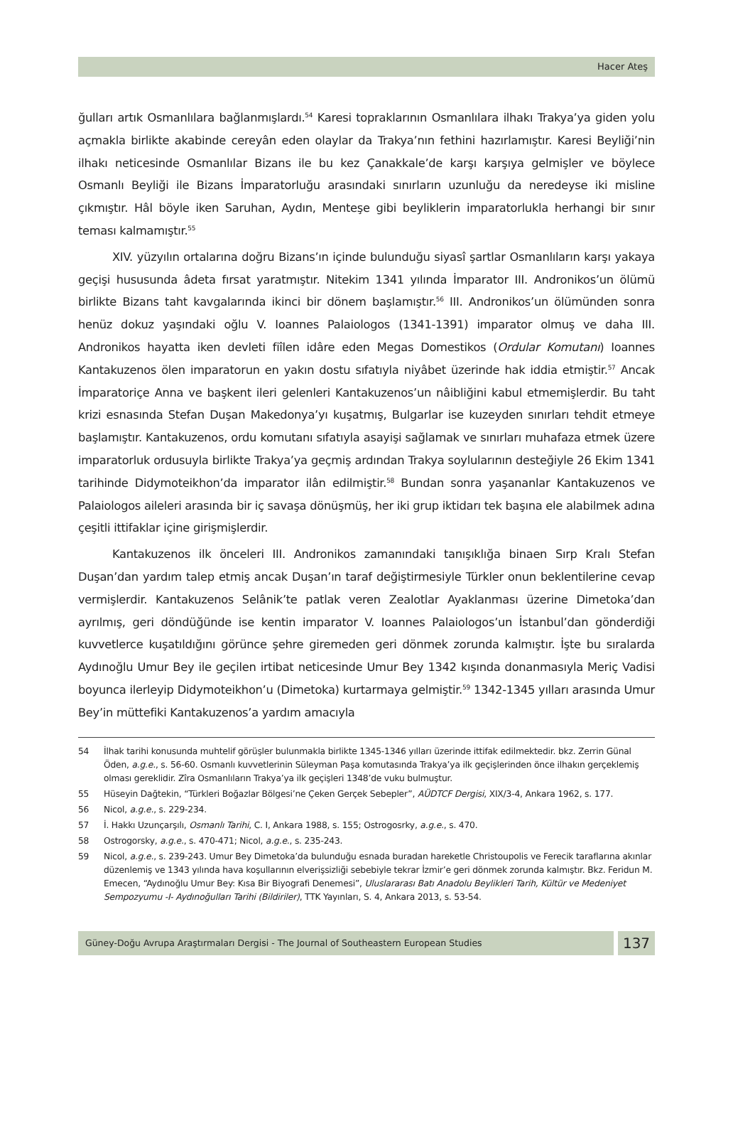Hacer Ateş
ğulları artık Osmanlılara bağlanmışlardı.<sup>54</sup> Karesi topraklarının Osmanlılara ilhakı Trakya’ya giden yolu açmakla birlikte akabinde cereyân eden olaylar da Trakya’nın fethini hazırlamıştır. Karesi Beyliği’nin ilhakı neticesinde Osmanlılar Bizans ile bu kez Çanakkale’de karşı karşıya gelmişler ve böylece Osmanlı Beyliği ile Bizans İmparatorluğu arasındaki sınırların uzunluğu da neredeyse iki misline çıkmıştır. Hâl böyle iken Saruhan, Aydın, Menteşe gibi beyliklerin imparatorlukla herhangi bir sınır teması kalmamıştır.<sup>55</sup>
XIV. yüzyılın ortalarına doğru Bizans’ın içinde bulunduğu siyasî şartlar Osmanlıların karşı yakaya geçişi hususunda âdeta fırsat yaratmıştır. Nitekim 1341 yılında İmparator III. Andronikos’un ölümü birlikte Bizans taht kavgalarında ikinci bir dönem başlamıştır.<sup>56</sup> III. Andronikos’un ölümünden sonra henüz dokuz yaşındaki oğlu V. Ioannes Palaiologos (1341-1391) imparator olmuş ve daha III. Andronikos hayatta iken devleti fiîlen idâre eden Megas Domestikos (Ordular Komutanı) Ioannes Kantakuzenos ölen imparatorun en yakın dostu sıfatıyla niyâbet üzerinde hak iddia etmiştir.<sup>57</sup> Ancak İmparatoriçe Anna ve başkent ileri gelenleri Kantakuzenos’un nâibliğini kabul etmemişlerdir. Bu taht krizi esnasında Stefan Duşan Makedonya’yı kuşatmış, Bulgarlar ise kuzeyden sınırları tehdit etmeye başlamıştır. Kantakuzenos, ordu komutanı sıfatıyla asayişi sağlamak ve sınırları muhafaza etmek üzere imparatorluk ordusuyla birlikte Trakya’ya geçmiş ardından Trakya soylularının desteğiyle 26 Ekim 1341 tarihinde Didymoteikhon’da imparator ilân edilmiştir.<sup>58</sup> Bundan sonra yaşananlar Kantakuzenos ve Palaiologos aileleri arasında bir iç savaşa dönüşmüş, her iki grup iktidarı tek başına ele alabilmek adına çeşitli ittifaklar içine girişmişlerdir.
Kantakuzenos ilk önceleri III. Andronikos zamanındaki tanışıklığa binaen Sırp Kralı Stefan Duşan’dan yardım talep etmiş ancak Duşan’ın taraf değiştirmesiyle Türkler onun beklentilerine cevap vermişlerdir. Kantakuzenos Selânik’te patlak veren Zealotlar Ayaklanması üzerine Dimetoka’dan ayrılmış, geri döndüğünde ise kentin imparator V. Ioannes Palaiologos’un İstanbul’dan gönderdiği kuvvetlerce kuşatıldığını görünce şehre giremeden geri dönmek zorunda kalmıştır. İşte bu sıralarda Aydınoğlu Umur Bey ile geçilen irtibat neticesinde Umur Bey 1342 kışında donanmasıyla Meriç Vadisi boyunca ilerleyip Didymoteikhon’u (Dimetoka) kurtarmaya gelmiştir.<sup>59</sup> 1342-1345 yılları arasında Umur Bey’in müttefiki Kantakuzenos’a yardım amacıyla
54 İlhak tarihi konusunda muhtelif görüşler bulunmakla birlikte 1345-1346 yılları üzerinde ittifak edilmektedir. bkz. Zerrin Günal Öden, a.g.e., s. 56-60. Osmanlı kuvvetlerinin Süleyman Paşa komutasında Trakya’ya ilk geçişlerinden önce ilhakın gerçeklemiş olması gereklidir. Zîra Osmanlıların Trakya’ya ilk geçişleri 1348’de vuku bulmuştur.
55 Hüseyin Dağtekin, “Türkleri Boğazlar Bölgesi’ne Çeken Gerçek Sebepler”, AÜDTCF Dergisi, XIX/3-4, Ankara 1962, s. 177.
56 Nicol, a.g.e., s. 229-234.
57 İ. Hakkı Uzunçarşılı, Osmanlı Tarihi, C. I, Ankara 1988, s. 155; Ostrogosrky, a.g.e., s. 470.
58 Ostrogorsky, a.g.e., s. 470-471; Nicol, a.g.e., s. 235-243.
59 Nicol, a.g.e., s. 239-243. Umur Bey Dimetoka’da bulunduğu esnada buradan hareketle Christoupolis ve Ferecik taraflarına akınlar düzenlemiş ve 1343 yılında hava koşullarının elverişsizliği sebebiyle tekrar İzmir’e geri dönmek zorunda kalmıştır. Bkz. Feridun M. Emecen, “Aydınoğlu Umur Bey: Kısa Bir Biyografi Denemesi”, Uluslararası Batı Anadolu Beylikleri Tarih, Kültür ve Medeniyet Sempozyumu -I- Aydınoğulları Tarihi (Bildiriler), TTK Yayınları, S. 4, Ankara 2013, s. 53-54.
Güney-Doğu Avrupa Araştırmaları Dergisi - The Journal of Southeastern European Studies
137